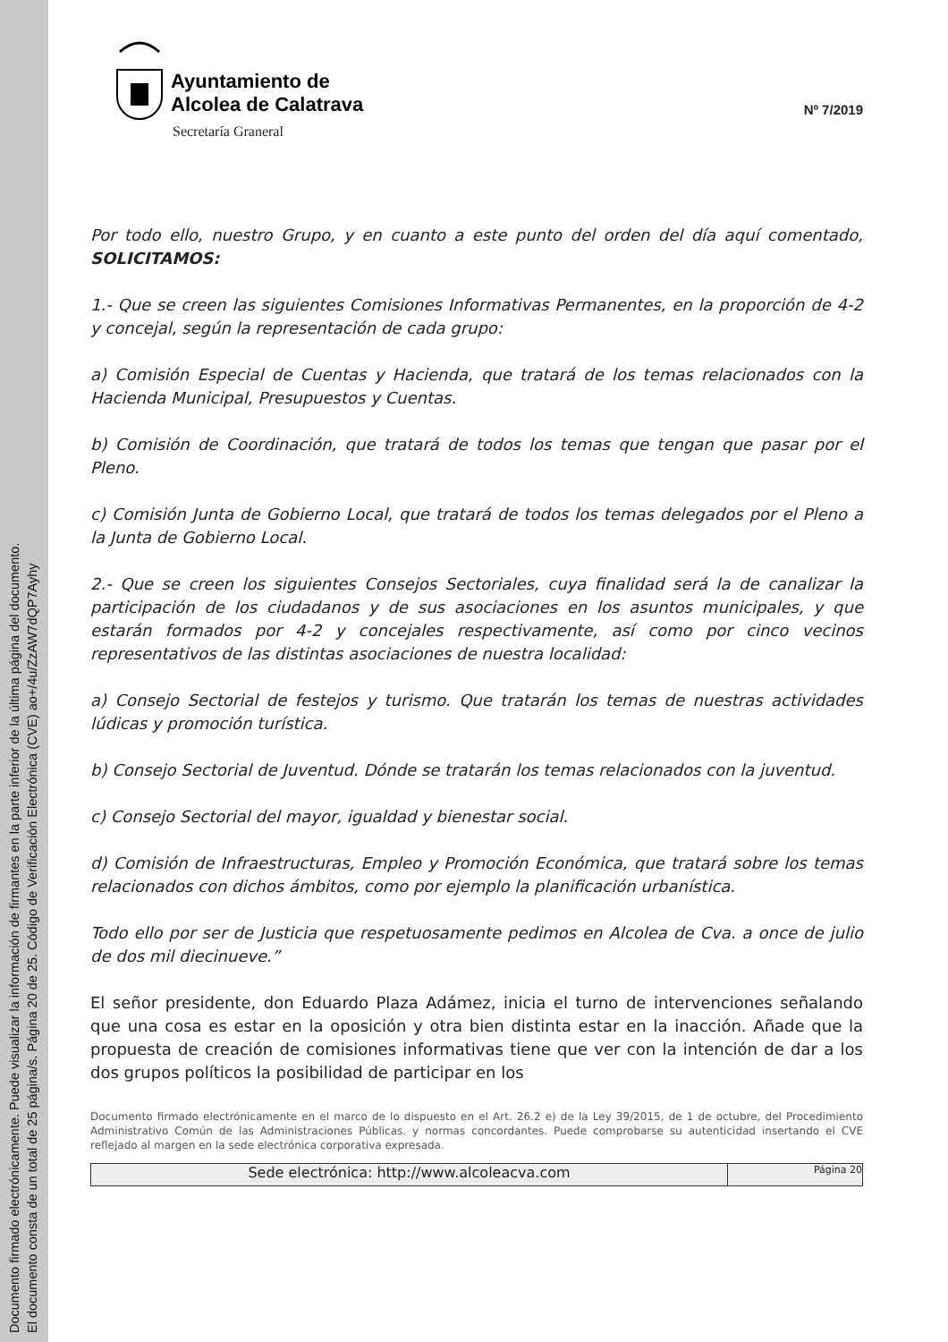Documento firmado electrónicamente. Puede visualizar la información de firmantes en la parte inferior de la última página del documento.
El documento consta de un total de 25 página/s. Página 20 de 25. Código de Verificación Electrónica (CVE) ao+/4u/ZzAW7dQP7Ayhy
Ayuntamiento de
Alcolea de Calatrava
Secretaría Graneral
Nº 7/2019
Por todo ello, nuestro Grupo, y en cuanto a este punto del orden del día aquí comentado, SOLICITAMOS:
1.- Que se creen las siguientes Comisiones Informativas Permanentes, en la proporción de 4-2 y concejal, según la representación de cada grupo:
a) Comisión Especial de Cuentas y Hacienda, que tratará de los temas relacionados con la Hacienda Municipal, Presupuestos y Cuentas.
b) Comisión de Coordinación, que tratará de todos los temas que tengan que pasar por el Pleno.
c) Comisión Junta de Gobierno Local, que tratará de todos los temas delegados por el Pleno a la Junta de Gobierno Local.
2.- Que se creen los siguientes Consejos Sectoriales, cuya finalidad será la de canalizar la participación de los ciudadanos y de sus asociaciones en los asuntos municipales, y que estarán formados por 4-2 y concejales respectivamente, así como por cinco vecinos representativos de las distintas asociaciones de nuestra localidad:
a) Consejo Sectorial de festejos y turismo. Que tratarán los temas de nuestras actividades lúdicas y promoción turística.
b) Consejo Sectorial de Juventud. Dónde se tratarán los temas relacionados con la juventud.
c) Consejo Sectorial del mayor, igualdad y bienestar social.
d) Comisión de Infraestructuras, Empleo y Promoción Económica, que tratará sobre los temas relacionados con dichos ámbitos, como por ejemplo la planificación urbanística.
Todo ello por ser de Justicia que respetuosamente pedimos en Alcolea de Cva. a once de julio de dos mil diecinueve.”
El señor presidente, don Eduardo Plaza Adámez, inicia el turno de intervenciones señalando que una cosa es estar en la oposición y otra bien distinta estar en la inacción. Añade que la propuesta de creación de comisiones informativas tiene que ver con la intención de dar a los dos grupos políticos la posibilidad de participar en los
Documento firmado electrónicamente en el marco de lo dispuesto en el Art. 26.2 e) de la Ley 39/2015, de 1 de octubre, del Procedimiento Administrativo Común de las Administraciones Públicas. y normas concordantes. Puede comprobarse su autenticidad insertando el CVE reflejado al margen en la sede electrónica corporativa expresada.
Sede electrónica: http://www.alcoleacva.com
Página 20